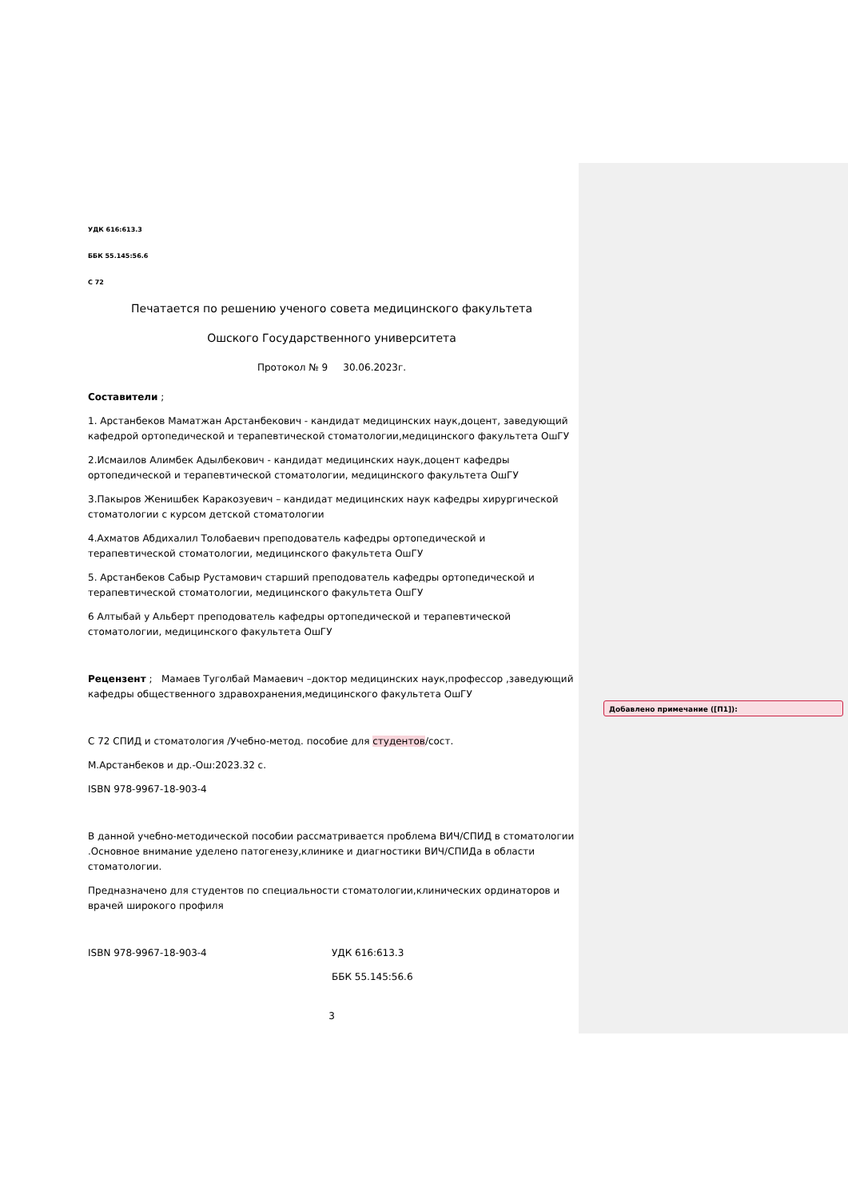УДК 616:613.3
ББК 55.145:56.6
С 72
Печатается по решению ученого совета медицинского факультета
Ошского Государственного университета
Протокол № 9 30.06.2023г.
Составители ;
1. Арстанбеков Маматжан Арстанбекович - кандидат медицинских наук,доцент, заведующий кафедрой ортопедической и терапевтической стоматологии,медицинского факультета ОшГУ
2.Исмаилов Алимбек Адылбекович - кандидат медицинских наук,доцент кафедры ортопедической и терапевтической стоматологии, медицинского факультета ОшГУ
3.Пакыров Женишбек Каракозуевич – кандидат медицинских наук кафедры хирургической стоматологии с курсом детской стоматологии
4.Ахматов Абдихалил Толобаевич преподователь кафедры ортопедической и терапевтической стоматологии, медицинского факультета ОшГУ
5. Арстанбеков Сабыр Рустамович старший преподователь кафедры ортопедической и терапевтической стоматологии, медицинского факультета ОшГУ
6 Алтыбай у Альберт преподователь кафедры ортопедической и терапевтической стоматологии, медицинского факультета ОшГУ
Рецензент ; Мамаев Туголбай Мамаевич –доктор медицинских наук,профессор ,заведующий кафедры общественного здравохранения,медицинского факультета ОшГУ
С 72 СПИД и стоматология /Учебно-метод. пособие для студентов/сост.
М.Арстанбеков и др.-Ош:2023.32 с.
ISBN 978-9967-18-903-4
В данной учебно-методической пособии рассматривается проблема ВИЧ/СПИД в стоматологии .Основное внимание уделено патогенезу,клинике и диагностики ВИЧ/СПИДа в области стоматологии.
Предназначено для студентов по специальности стоматологии,клинических ординаторов и врачей широкого профиля
ISBN 978-9967-18-903-4 УДК 616:613.3
ББК 55.145:56.6
3
Добавлено примечание ([П1]):